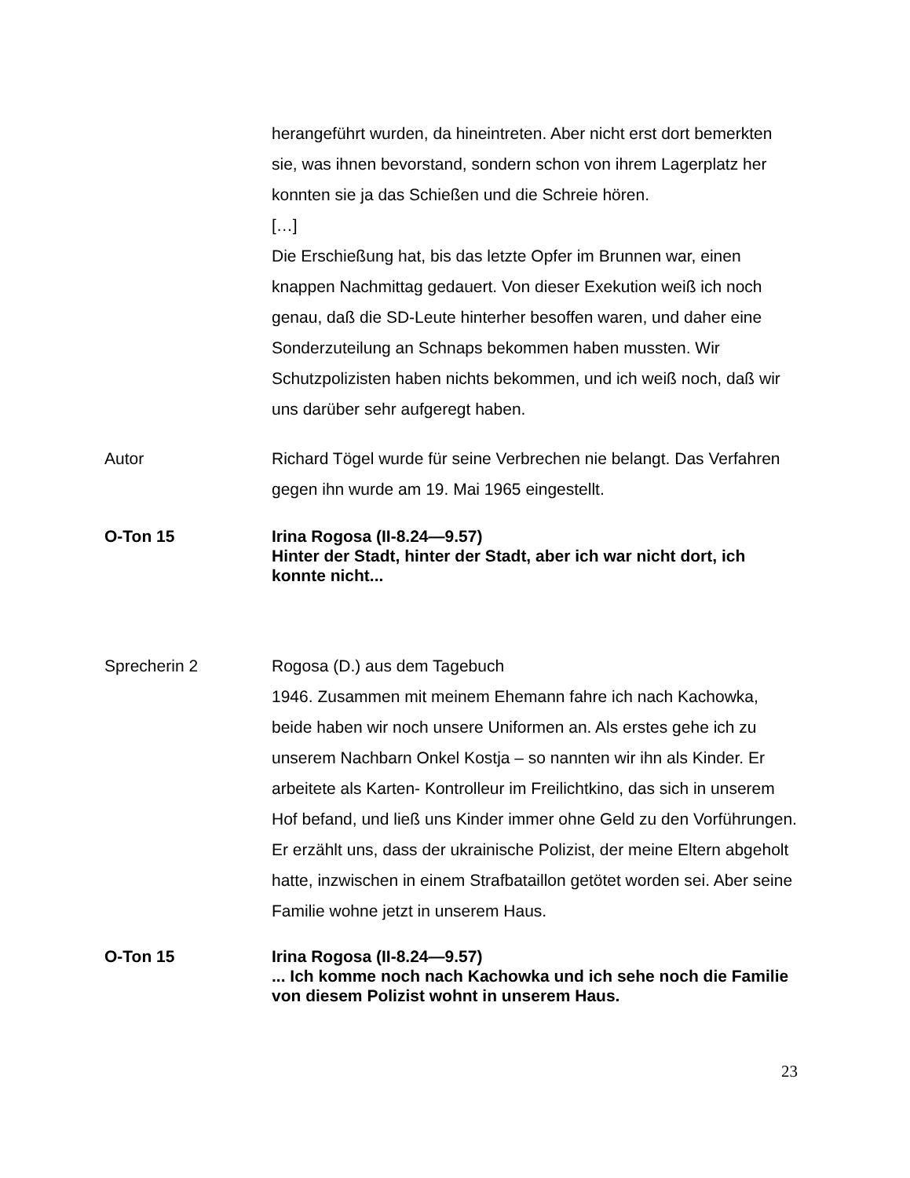herangeführt wurden, da hineintreten. Aber nicht erst dort bemerkten sie, was ihnen bevorstand, sondern schon von ihrem Lagerplatz her konnten sie ja das Schießen und die Schreie hören.
[…]
Die Erschießung hat, bis das letzte Opfer im Brunnen war, einen knappen Nachmittag gedauert. Von dieser Exekution weiß ich noch genau, daß die SD-Leute hinterher besoffen waren, und daher eine Sonderzuteilung an Schnaps bekommen haben mussten. Wir Schutzpolizisten haben nichts bekommen, und ich weiß noch, daß wir uns darüber sehr aufgeregt haben.
Autor Richard Tögel wurde für seine Verbrechen nie belangt. Das Verfahren gegen ihn wurde am 19. Mai 1965 eingestellt.
O-Ton 15 Irina Rogosa (II-8.24—9.57)
Hinter der Stadt, hinter der Stadt, aber ich war nicht dort, ich konnte nicht...
Sprecherin 2 Rogosa (D.) aus dem Tagebuch
1946. Zusammen mit meinem Ehemann fahre ich nach Kachowka, beide haben wir noch unsere Uniformen an. Als erstes gehe ich zu unserem Nachbarn Onkel Kostja – so nannten wir ihn als Kinder. Er arbeitete als Karten- Kontrolleur im Freilichtkino, das sich in unserem Hof befand, und ließ uns Kinder immer ohne Geld zu den Vorführungen.
Er erzählt uns, dass der ukrainische Polizist, der meine Eltern abgeholt hatte, inzwischen in einem Strafbataillon getötet worden sei. Aber seine Familie wohne jetzt in unserem Haus.
O-Ton 15 Irina Rogosa (II-8.24—9.57)
... Ich komme noch nach Kachowka und ich sehe noch die Familie von diesem Polizist wohnt in unserem Haus.
23